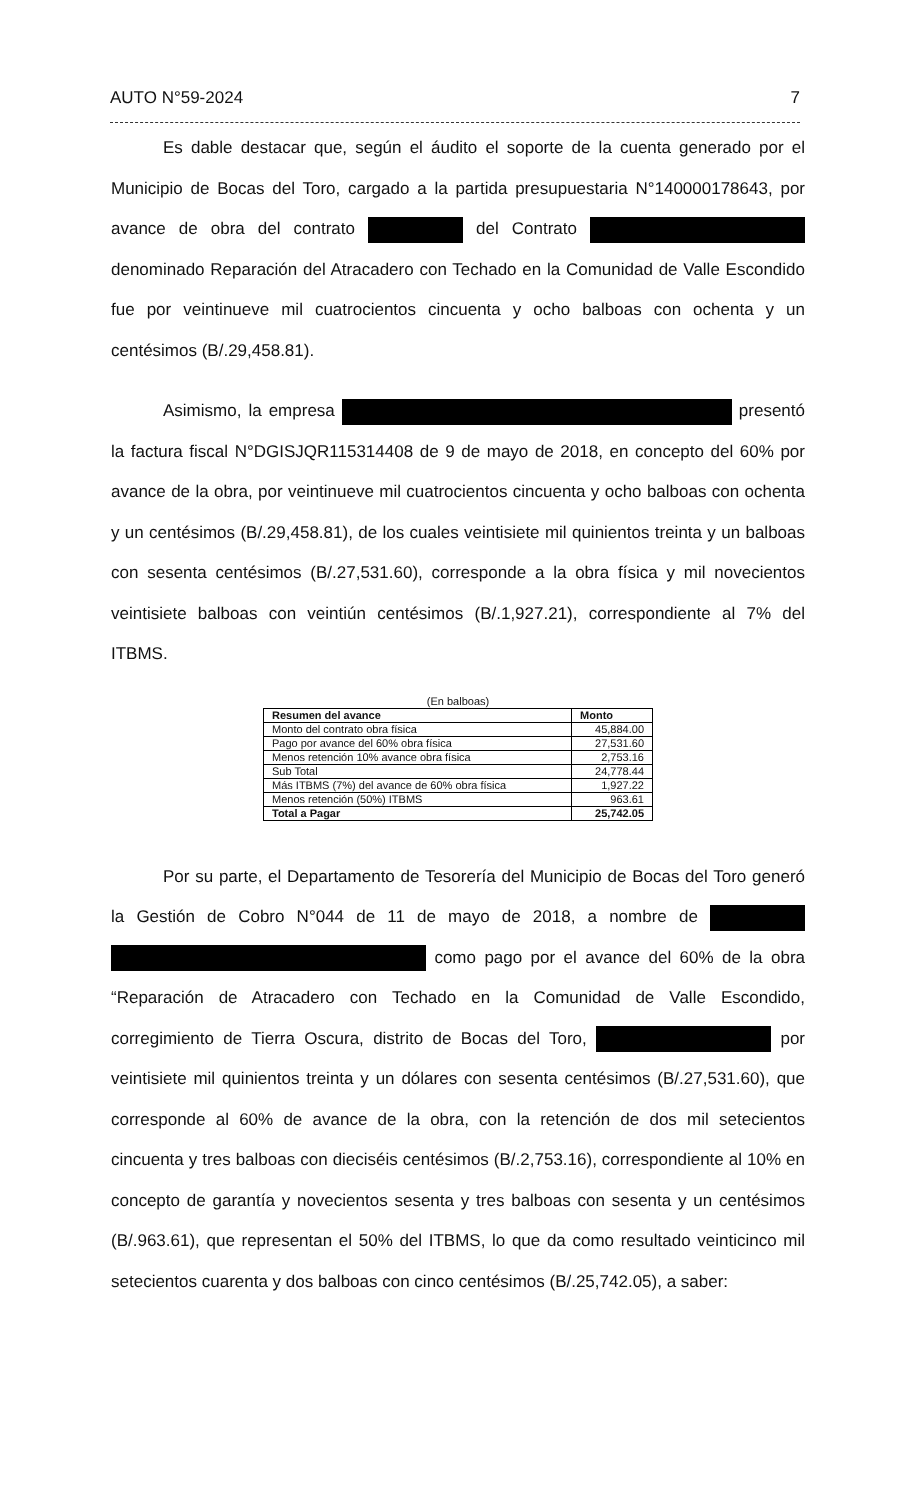AUTO N°59-2024 7
Es dable destacar que, según el áudito el soporte de la cuenta generado por el Municipio de Bocas del Toro, cargado a la partida presupuestaria N°140000178643, por avance de obra del contrato del Contrato denominado Reparación del Atracadero con Techado en la Comunidad de Valle Escondido fue por veintinueve mil cuatrocientos cincuenta y ocho balboas con ochenta y un centésimos (B/.29,458.81).
Asimismo, la empresa presentó la factura fiscal N°DGISJQR115314408 de 9 de mayo de 2018, en concepto del 60% por avance de la obra, por veintinueve mil cuatrocientos cincuenta y ocho balboas con ochenta y un centésimos (B/.29,458.81), de los cuales veintisiete mil quinientos treinta y un balboas con sesenta centésimos (B/.27,531.60), corresponde a la obra física y mil novecientos veintisiete balboas con veintiún centésimos (B/.1,927.21), correspondiente al 7% del ITBMS.
(En balboas)
| Resumen del avance | Monto |
| --- | --- |
| Monto del contrato obra física | 45,884.00 |
| Pago por avance del 60% obra física | 27,531.60 |
| Menos retención 10% avance obra física | 2,753.16 |
| Sub Total | 24,778.44 |
| Más ITBMS (7%) del avance de 60% obra física | 1,927.22 |
| Menos retención (50%) ITBMS | 963.61 |
| Total a Pagar | 25,742.05 |
Por su parte, el Departamento de Tesorería del Municipio de Bocas del Toro generó la Gestión de Cobro N°044 de 11 de mayo de 2018, a nombre de como pago por el avance del 60% de la obra “Reparación de Atracadero con Techado en la Comunidad de Valle Escondido, corregimiento de Tierra Oscura, distrito de Bocas del Toro, por veintisiete mil quinientos treinta y un dólares con sesenta centésimos (B/.27,531.60), que corresponde al 60% de avance de la obra, con la retención de dos mil setecientos cincuenta y tres balboas con dieciséis centésimos (B/.2,753.16), correspondiente al 10% en concepto de garantía y novecientos sesenta y tres balboas con sesenta y un centésimos (B/.963.61), que representan el 50% del ITBMS, lo que da como resultado veinticinco mil setecientos cuarenta y dos balboas con cinco centésimos (B/.25,742.05), a saber: